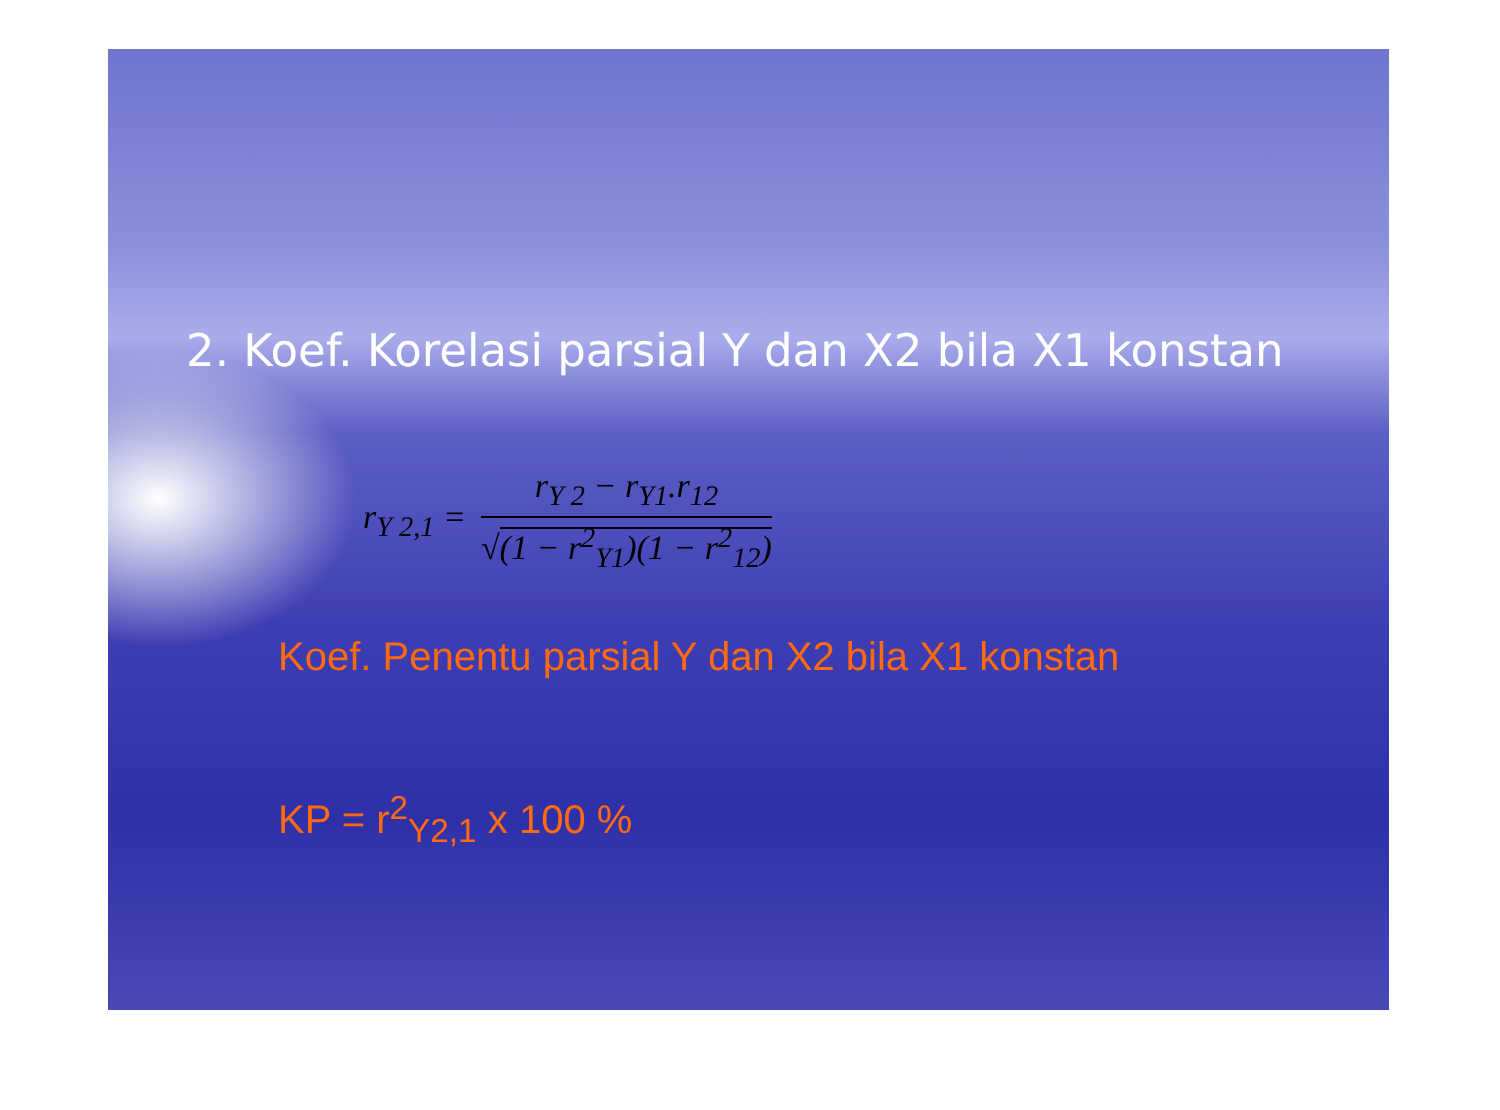2. Koef. Korelasi parsial Y dan X2 bila X1 konstan
r<sub>Y 2,1</sub> =
r<sub>Y 2</sub> − r<sub>Y1</sub>.r<sub>12</sub>
√(1 − r<sup>2</sup><sub>Y1</sub>)(1 − r<sup>2</sup><sub>12</sub>)
Koef. Penentu parsial Y dan X2 bila X1 konstan
KP = r<sup>2</sup><sub>Y2,1</sub> x 100 %